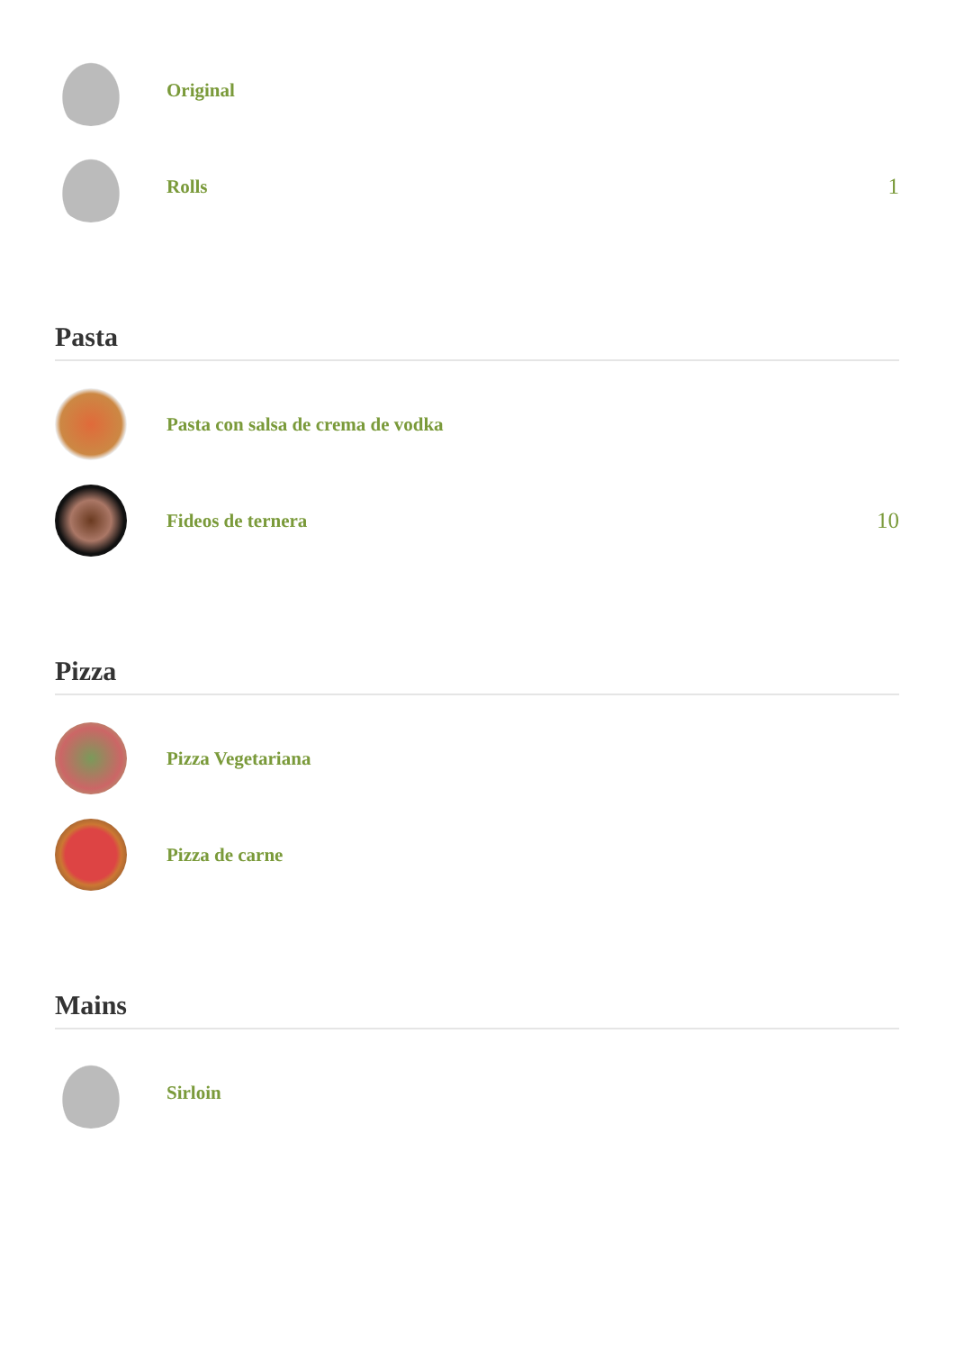Original
Rolls
1
Pasta
Pasta con salsa de crema de vodka
Fideos de ternera
10
Pizza
Pizza Vegetariana
Pizza de carne
Mains
Sirloin